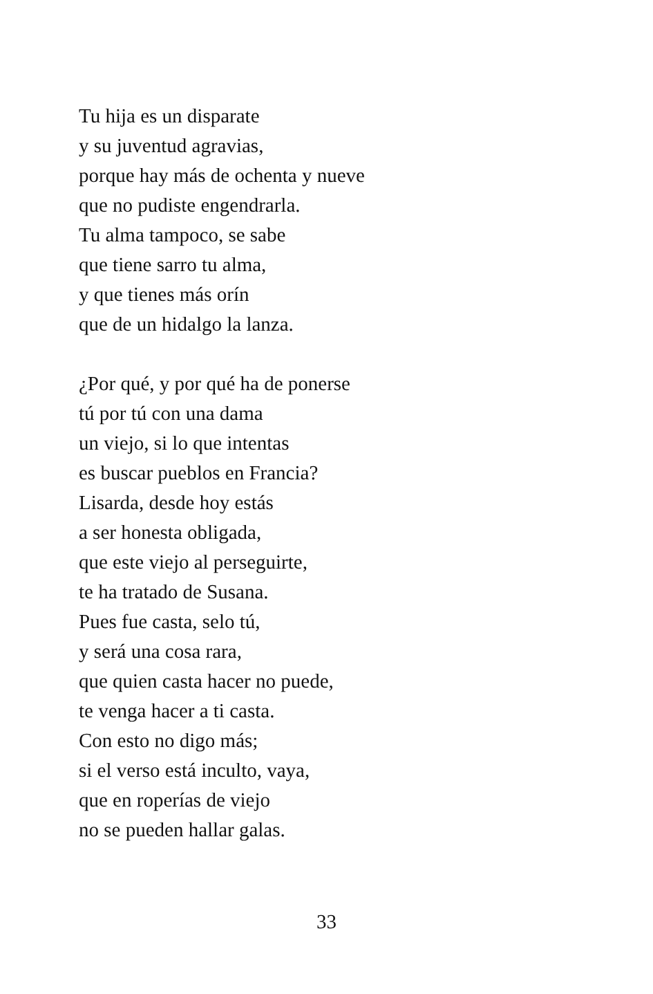Tu hija es un disparate
y su juventud agravias,
porque hay más de ochenta y nueve
que no pudiste engendrarla.
Tu alma tampoco, se sabe
que tiene sarro tu alma,
y que tienes más orín
que de un hidalgo la lanza.
¿Por qué, y por qué ha de ponerse
tú por tú con una dama
un viejo, si lo que intentas
es buscar pueblos en Francia?
Lisarda, desde hoy estás
a ser honesta obligada,
que este viejo al perseguirte,
te ha tratado de Susana.
Pues fue casta, selo tú,
y será una cosa rara,
que quien casta hacer no puede,
te venga hacer a ti casta.
Con esto no digo más;
si el verso está inculto, vaya,
que en roperías de viejo
no se pueden hallar galas.
33